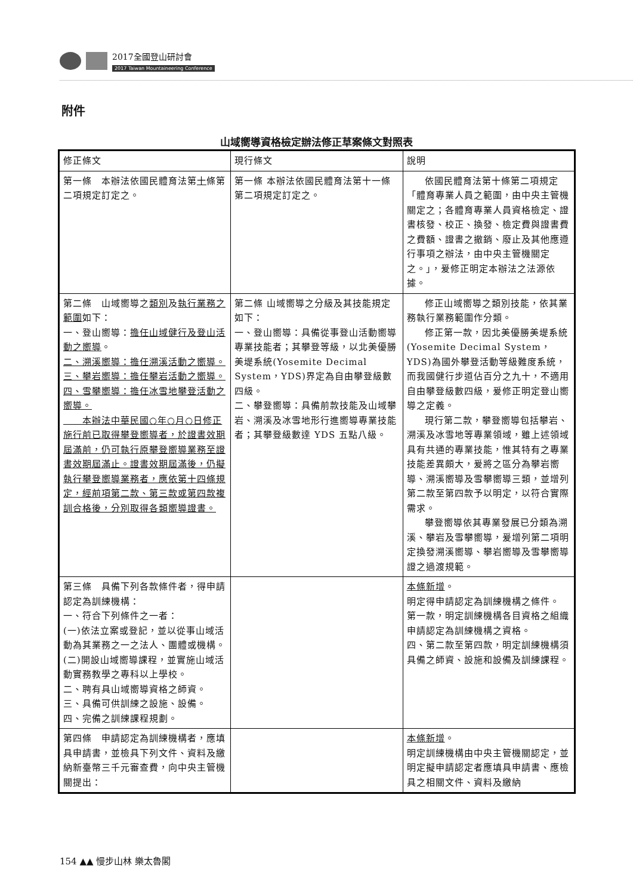2017全國登山研討會
2017 Taiwan Mountaineering Conference
附件
山域嚮導資格檢定辦法修正草案條文對照表
| 修正條文 | 現行條文 | 說明 |
| --- | --- | --- |
| 第一條 本辦法依國民體育法第 十 條第二項規定訂定之。 | 第一條 本辦法依國民體育法第十一條第二項規定訂定之。 | 依國民體育法第十條第二項規定「體育專業人員之範圍，由中央主管機關定之；各體育專業人員資格檢定、證書核發、校正、換發、檢定費與證書費之費額、證書之撤銷、廢止及其他應遵行事項之辦法，由中央主管機關定之。」，爰修正明定本辦法之法源依據。 |
| 第二條 山域嚮導之 類別 及 執行業務之範圍 如下： 一、登山嚮導： 擔任山域健行及登山活動之嚮導 。 二、溯溪嚮導：擔任溯溪活動之嚮導。 三、攀岩嚮導：擔任攀岩活動之嚮導。 四、雪攀嚮導：擔任冰雪地攀登活動之嚮導。 本辦法中華民國○年○月○日修正施行前已取得攀登嚮導者，於證書效期屆滿前，仍可執行原攀登嚮導業務至證書效期屆滿止。證書效期屆滿後，仍擬執行攀登嚮導業務者，應依第十四條規定，經前項第二款、第三款或第四款複訓合格後，分別取得各類嚮導證書。 | 第二條 山域嚮導之分級及其技能規定如下： 一、登山嚮導：具備從事登山活動嚮導專業技能者；其攀登等級，以北美優勝美堤系統(Yosemite Decimal System，YDS)界定為自由攀登級數四級。 二、攀登嚮導：具備前款技能及山域攀岩、溯溪及冰雪地形行進嚮導專業技能者；其攀登級數達 YDS 五點八級。 | 修正山域嚮導之類別技能，依其業務執行業務範圍作分類。 修正第一款，因北美優勝美堤系統(Yosemite Decimal System，YDS)為國外攀登活動等級難度系統，而我國健行步道佔百分之九十，不適用自由攀登級數四級，爰修正明定登山嚮導之定義。 現行第二款，攀登嚮導包括攀岩、溯溪及冰雪地等專業領域，雖上述領域具有共通的專業技能，惟其特有之專業技能差異頗大，爰將之區分為攀岩嚮導、溯溪嚮導及雪攀嚮導三類，並增列第二款至第四款予以明定，以符合實際需求。 攀登嚮導依其專業發展已分類為溯溪、攀岩及雪攀嚮導，爰增列第二項明定換發溯溪嚮導、攀岩嚮導及雪攀嚮導證之過渡規範。 |
| 第三條 具備下列各款條件者，得申請認定為訓練機構： 一、符合下列條件之一者： (一)依法立案或登記，並以從事山域活動為其業務之一之法人、團體或機構。 (二)開設山域嚮導課程，並實施山域活動實務教學之專科以上學校。 二、聘有具山域嚮導資格之師資。 三、具備可供訓練之設施、設備。 四、完備之訓練課程規劃。 | | 本條新增 。 明定得申請認定為訓練機構之條件。 第一款，明定訓練機構各目資格之組織申請認定為訓練機構之資格。 四、第二款至第四款，明定訓練機構須具備之師資、設施和設備及訓練課程。 |
| 第四條 申請認定為訓練機構者，應填具申請書，並檢具下列文件、資料及繳納新臺幣三千元審查費，向中央主管機關提出： | | 本條新增 。 明定訓練機構由中央主管機關認定，並明定擬申請認定者應填具申請書、應檢具之相關文件、資料及繳納 |
154 ▲▲ 慢步山林 樂太魯閣